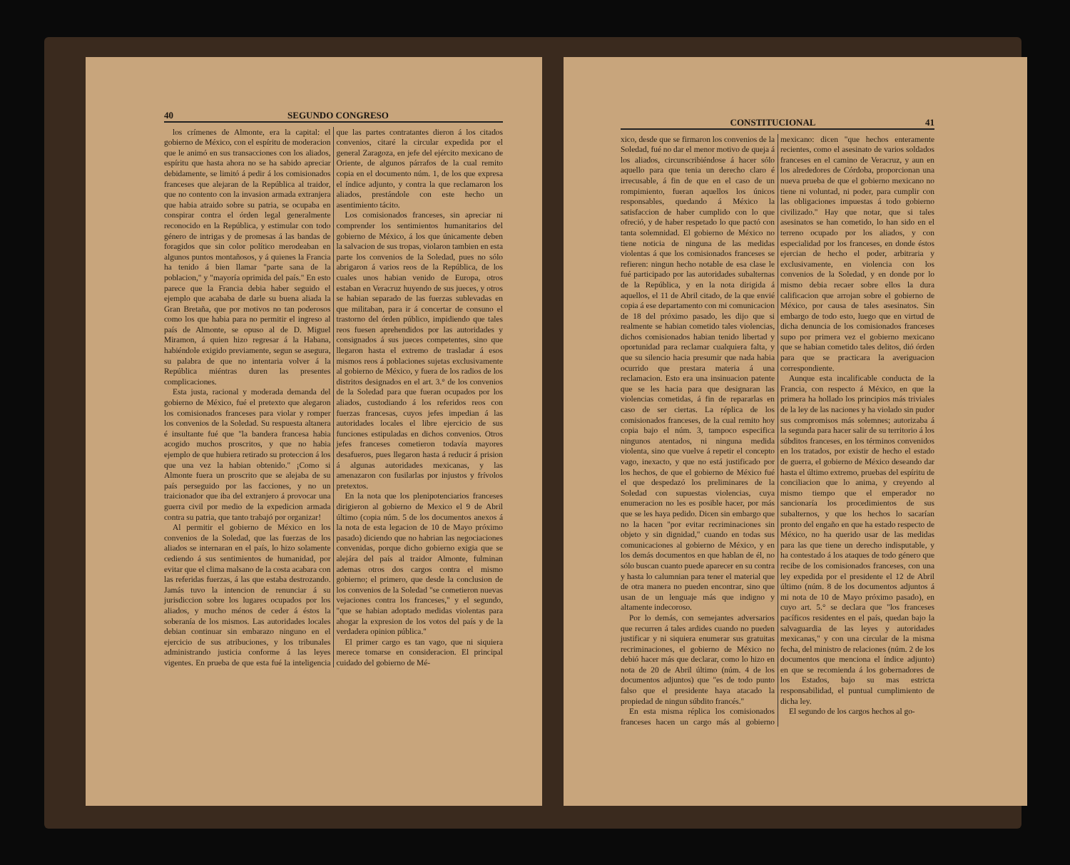40 SEGUNDO CONGRESO
los crímenes de Almonte, era la capital: el gobierno de México, con el espíritu de moderacion que le animó en sus transacciones con los aliados, espíritu que hasta ahora no se ha sabido apreciar debidamente, se limitó á pedir á los comisionados franceses que alejaran de la República al traidor, que no contento con la invasion armada extranjera que habia atraido sobre su patria, se ocupaba en conspirar contra el órden legal generalmente reconocido en la República, y estimular con todo género de intrigas y de promesas á las bandas de foragidos que sin color político merodeaban en algunos puntos montañosos, y á quienes la Francia ha tenido á bien llamar "parte sana de la poblacion," y "mayoría oprimida del país." En esto parece que la Francia debia haber seguido el ejemplo que acababa de darle su buena aliada la Gran Bretaña, que por motivos no tan poderosos como los que habia para no permitir el ingreso al país de Almonte, se opuso al de D. Miguel Miramon, á quien hizo regresar á la Habana, habiéndole exigido previamente, segun se asegura, su palabra de que no intentaria volver á la República miéntras duren las presentes complicaciones.
Esta justa, racional y moderada demanda del gobierno de México, fué el pretexto que alegaron los comisionados franceses para violar y romper los convenios de la Soledad. Su respuesta altanera é insultante fué que "la bandera francesa habia acogido muchos proscritos, y que no habia ejemplo de que hubiera retirado su proteccion á los que una vez la habian obtenido." ¡Como si Almonte fuera un proscrito que se alejaba de su país perseguido por las facciones, y no un traicionador que iba del extranjero á provocar una guerra civil por medio de la expedicion armada contra su patria, que tanto trabajó por organizar!
Al permitir el gobierno de México en los convenios de la Soledad, que las fuerzas de los aliados se internaran en el país, lo hizo solamente cediendo á sus sentimientos de humanidad, por evitar que el clima malsano de la costa acabara con las referidas fuerzas, á las que estaba destrozando. Jamás tuvo la intencion de renunciar á su jurisdiccion sobre los lugares ocupados por los aliados, y mucho ménos de ceder á éstos la soberanía de los mismos. Las autoridades locales debian continuar sin embarazo ninguno en el ejercicio de sus atribuciones, y los tribunales administrando justicia conforme á las leyes vigentes. En prueba de que esta fué la inteligencia que las partes contratantes dieron á los citados convenios, citaré la circular expedida por el general Zaragoza, en jefe del ejército mexicano de Oriente, de algunos párrafos de la cual remito copia en el documento núm. 1, de los que expresa el índice adjunto, y contra la que reclamaron los aliados, prestándole con este hecho un asentimiento tácito.
Los comisionados franceses, sin apreciar ni comprender los sentimientos humanitarios del gobierno de México, á los que únicamente deben la salvacion de sus tropas, violaron tambien en esta parte los convenios de la Soledad, pues no sólo abrigaron á varios reos de la República, de los cuales unos habian venido de Europa, otros estaban en Veracruz huyendo de sus jueces, y otros se habian separado de las fuerzas sublevadas en que militaban, para ir á concertar de consuno el trastorno del órden público, impidiendo que tales reos fuesen aprehendidos por las autoridades y consignados á sus jueces competentes, sino que llegaron hasta el extremo de trasladar á esos mismos reos á poblaciones sujetas exclusivamente al gobierno de México, y fuera de los radios de los distritos designados en el art. 3.° de los convenios de la Soledad para que fueran ocupados por los aliados, custodiando á los referidos reos con fuerzas francesas, cuyos jefes impedian á las autoridades locales el libre ejercicio de sus funciones estipuladas en dichos convenios. Otros jefes franceses cometieron todavía mayores desafueros, pues llegaron hasta á reducir á prision á algunas autoridades mexicanas, y las amenazaron con fusilarlas por injustos y frívolos pretextos.
En la nota que los plenipotenciarios franceses dirigieron al gobierno de Mexico el 9 de Abril último (copia núm. 5 de los documentos anexos á la nota de esta legacion de 10 de Mayo próximo pasado) diciendo que no habrian las negociaciones convenidas, porque dicho gobierno exigia que se alejára del país al traidor Almonte, fulminan ademas otros dos cargos contra el mismo gobierno; el primero, que desde la conclusion de los convenios de la Soledad "se cometieron nuevas vejaciones contra los franceses," y el segundo, "que se habian adoptado medidas violentas para ahogar la expresion de los votos del país y de la verdadera opinion pública."
El primer cargo es tan vago, que ni siquiera merece tomarse en consideracion. El principal cuidado del gobierno de Mé-
CONSTITUCIONAL 41
xico, desde que se firmaron los convenios de la Soledad, fué no dar el menor motivo de queja á los aliados, circunscribiéndose á hacer sólo aquello para que tenia un derecho claro é irrecusable, á fin de que en el caso de un rompimiento, fueran aquellos los únicos responsables, quedando á México la satisfaccion de haber cumplido con lo que ofreció, y de haber respetado lo que pactó con tanta solemnidad. El gobierno de México no tiene noticia de ninguna de las medidas violentas á que los comisionados franceses se refieren: ningun hecho notable de esa clase le fué participado por las autoridades subalternas de la República, y en la nota dirigida á aquellos, el 11 de Abril citado, de la que envié copia á ese departamento con mi comunicacion de 18 del próximo pasado, les dijo que si realmente se habian cometido tales violencias, dichos comisionados habian tenido libertad y oportunidad para reclamar cualquiera falta, y que su silencio hacia presumir que nada habia ocurrido que prestara materia á una reclamacion. Esto era una insinuacion patente que se les hacia para que designaran las violencias cometidas, á fin de repararlas en caso de ser ciertas. La réplica de los comisionados franceses, de la cual remito hoy copia bajo el núm. 3, tampoco especifica ningunos atentados, ni ninguna medida violenta, sino que vuelve á repetir el concepto vago, inexacto, y que no está justificado por los hechos, de que el gobierno de México fué el que despedazó los preliminares de la Soledad con supuestas violencias, cuya enumeracion no les es posible hacer, por más que se les haya pedido. Dicen sin embargo que no la hacen "por evitar recriminaciones sin objeto y sin dignidad," cuando en todas sus comunicaciones al gobierno de México, y en los demás documentos en que hablan de él, no sólo buscan cuanto puede aparecer en su contra y hasta lo calumnian para tener el material que de otra manera no pueden encontrar, sino que usan de un lenguaje más que indigno y altamente indecoroso.
Por lo demás, con semejantes adversarios que recurren á tales ardides cuando no pueden justificar y ni siquiera enumerar sus gratuitas recriminaciones, el gobierno de México no debió hacer más que declarar, como lo hizo en nota de 20 de Abril último (núm. 4 de los documentos adjuntos) que "es de todo punto falso que el presidente haya atacado la propiedad de ningun súbdito francés."
En esta misma réplica los comisionados franceses hacen un cargo más al gobierno mexicano: dicen "que hechos enteramente recientes, como el asesinato de varios soldados franceses en el camino de Veracruz, y aun en los alrededores de Córdoba, proporcionan una nueva prueba de que el gobierno mexicano no tiene ni voluntad, ni poder, para cumplir con las obligaciones impuestas á todo gobierno civilizado." Hay que notar, que si tales asesinatos se han cometido, lo han sido en el terreno ocupado por los aliados, y con especialidad por los franceses, en donde éstos ejercian de hecho el poder, arbitraria y exclusivamente, en violencia con los convenios de la Soledad, y en donde por lo mismo debia recaer sobre ellos la dura calificacion que arrojan sobre el gobierno de México, por causa de tales asesinatos. Sin embargo de todo esto, luego que en virtud de dicha denuncia de los comisionados franceses supo por primera vez el gobierno mexicano que se habian cometido tales delitos, dió órden para que se practicara la averiguacion correspondiente.
Aunque esta incalificable conducta de la Francia, con respecto á México, en que la primera ha hollado los principios más triviales de la ley de las naciones y ha violado sin pudor sus compromisos más solemnes; autorizaba á la segunda para hacer salir de su territorio á los súbditos franceses, en los términos convenidos en los tratados, por existir de hecho el estado de guerra, el gobierno de México deseando dar hasta el último extremo, pruebas del espíritu de conciliacion que lo anima, y creyendo al mismo tiempo que el emperador no sancionaría los procedimientos de sus subalternos, y que los hechos lo sacarían pronto del engaño en que ha estado respecto de México, no ha querido usar de las medidas para las que tiene un derecho indisputable, y ha contestado á los ataques de todo género que recibe de los comisionados franceses, con una ley expedida por el presidente el 12 de Abril último (núm. 8 de los documentos adjuntos á mi nota de 10 de Mayo próximo pasado), en cuyo art. 5.° se declara que "los franceses pacíficos residentes en el país, quedan bajo la salvaguardia de las leyes y autoridades mexicanas," y con una circular de la misma fecha, del ministro de relaciones (núm. 2 de los documentos que menciona el índice adjunto) en que se recomienda á los gobernadores de los Estados, bajo su mas estricta responsabilidad, el puntual cumplimiento de dicha ley.
El segundo de los cargos hechos al go-